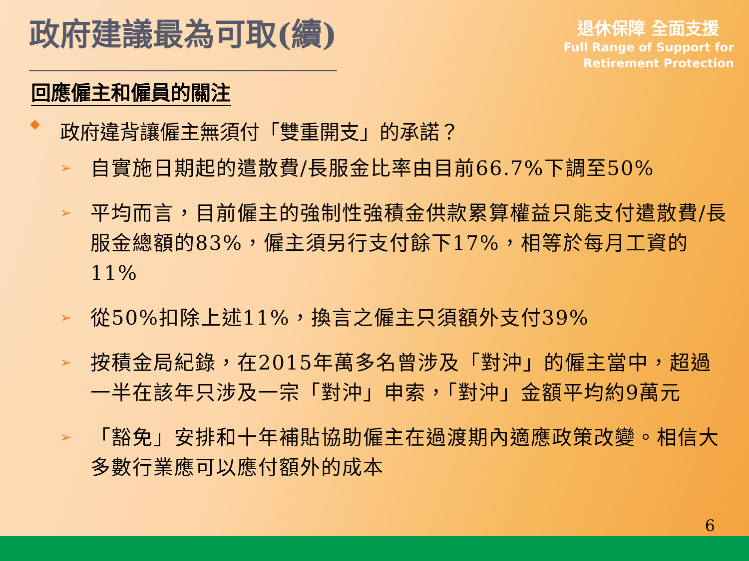政府建議最為可取(續)
退休保障 全面支援
Full Range of Support for
Retirement Protection
回應僱主和僱員的關注
◆ 政府違背讓僱主無須付「雙重開支」的承諾？
➢ 自實施日期起的遣散費/長服金比率由目前66.7%下調至50%
➢ 平均而言，目前僱主的強制性強積金供款累算權益只能支付遣散費/長服金總額的83%，僱主須另行支付餘下17%，相等於每月工資的11%
➢ 從50%扣除上述11%，換言之僱主只須額外支付39%
➢ 按積金局紀錄，在2015年萬多名曾涉及「對沖」的僱主當中，超過一半在該年只涉及一宗「對沖」申索，「對沖」金額平均約9萬元
➢ 「豁免」安排和十年補貼協助僱主在過渡期內適應政策改變。相信大多數行業應可以應付額外的成本
6